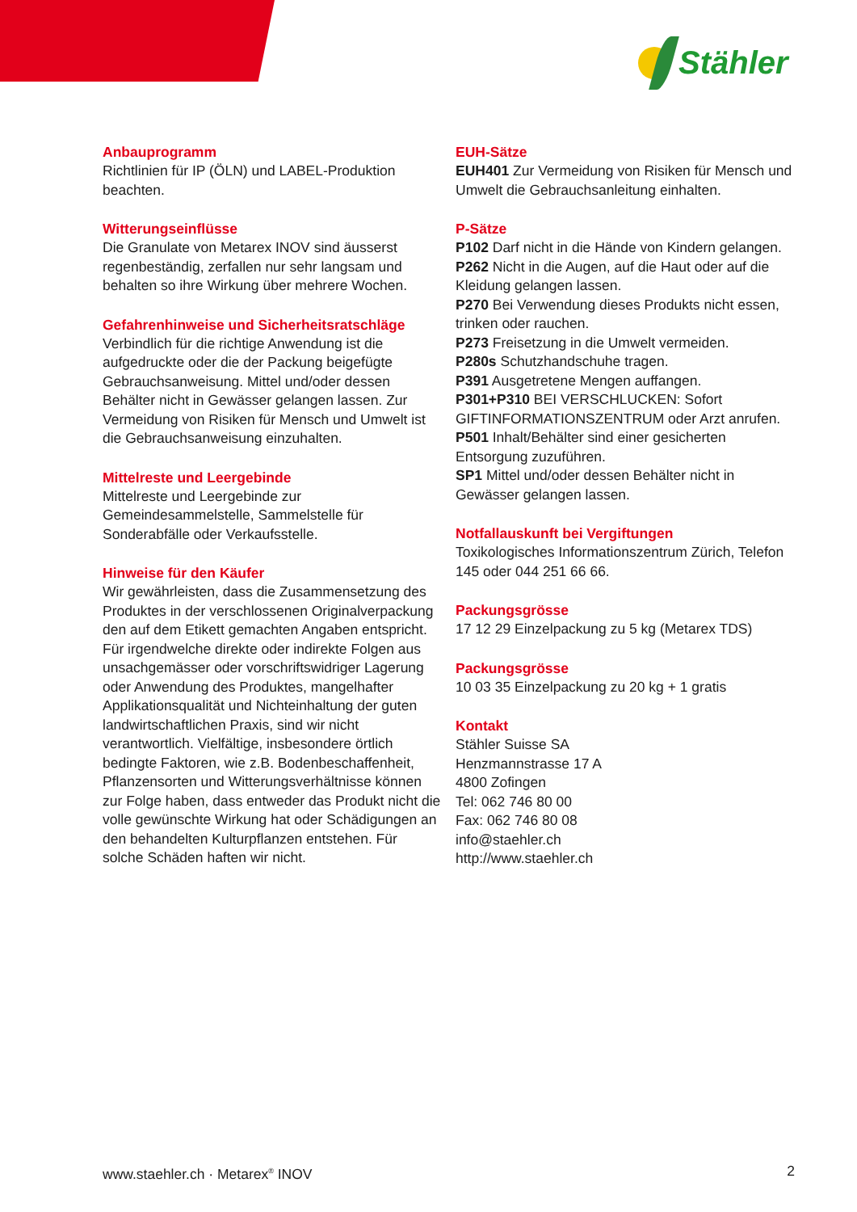Stähler
Anbauprogramm
Richtlinien für IP (ÖLN) und LABEL-Produktion beachten.
Witterungseinflüsse
Die Granulate von Metarex INOV sind äusserst regenbeständig, zerfallen nur sehr langsam und behalten so ihre Wirkung über mehrere Wochen.
Gefahrenhinweise und Sicherheitsratschläge
Verbindlich für die richtige Anwendung ist die aufgedruckte oder die der Packung beigefügte Gebrauchsanweisung. Mittel und/oder dessen Behälter nicht in Gewässer gelangen lassen. Zur Vermeidung von Risiken für Mensch und Umwelt ist die Gebrauchsanweisung einzuhalten.
Mittelreste und Leergebinde
Mittelreste und Leergebinde zur Gemeindesammelstelle, Sammelstelle für Sonderabfälle oder Verkaufsstelle.
Hinweise für den Käufer
Wir gewährleisten, dass die Zusammensetzung des Produktes in der verschlossenen Originalverpackung den auf dem Etikett gemachten Angaben entspricht. Für irgendwelche direkte oder indirekte Folgen aus unsachgemässer oder vorschriftswidriger Lagerung oder Anwendung des Produktes, mangelhafter Applikationsqualität und Nichteinhaltung der guten landwirtschaftlichen Praxis, sind wir nicht verantwortlich. Vielfältige, insbesondere örtlich bedingte Faktoren, wie z.B. Bodenbeschaffenheit, Pflanzensorten und Witterungsverhältnisse können zur Folge haben, dass entweder das Produkt nicht die volle gewünschte Wirkung hat oder Schädigungen an den behandelten Kulturpflanzen entstehen. Für solche Schäden haften wir nicht.
EUH-Sätze
EUH401 Zur Vermeidung von Risiken für Mensch und Umwelt die Gebrauchsanleitung einhalten.
P-Sätze
P102 Darf nicht in die Hände von Kindern gelangen.
P262 Nicht in die Augen, auf die Haut oder auf die Kleidung gelangen lassen.
P270 Bei Verwendung dieses Produkts nicht essen, trinken oder rauchen.
P273 Freisetzung in die Umwelt vermeiden.
P280s Schutzhandschuhe tragen.
P391 Ausgetretene Mengen auffangen.
P301+P310 BEI VERSCHLUCKEN: Sofort GIFTINFORMATIONSZENTRUM oder Arzt anrufen.
P501 Inhalt/Behälter sind einer gesicherten Entsorgung zuzuführen.
SP1 Mittel und/oder dessen Behälter nicht in Gewässer gelangen lassen.
Notfallauskunft bei Vergiftungen
Toxikologisches Informationszentrum Zürich, Telefon 145 oder 044 251 66 66.
Packungsgrösse
17 12 29 Einzelpackung zu 5 kg (Metarex TDS)
Packungsgrösse
10 03 35 Einzelpackung zu 20 kg + 1 gratis
Kontakt
Stähler Suisse SA
Henzmannstrasse 17 A
4800 Zofingen
Tel: 062 746 80 00
Fax: 062 746 80 08
info@staehler.ch
http://www.staehler.ch
www.staehler.ch · Metarex<sup>®</sup> INOV 2